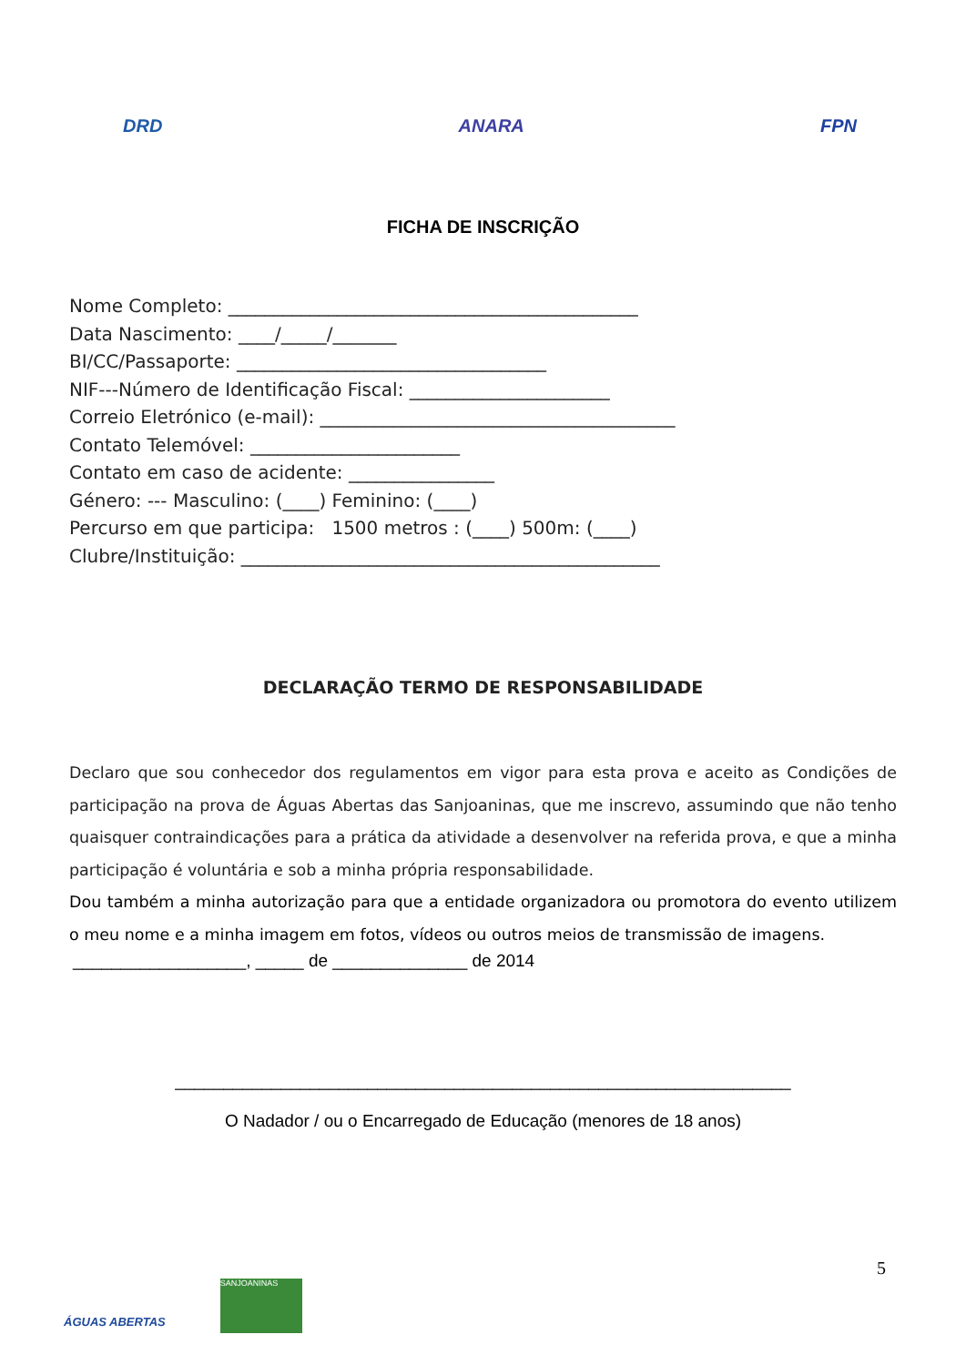DRD
ANARA
FPN
FICHA DE INSCRIÇÃO
Nome Completo: _____________________________________________
Data Nascimento: ____/_____/_______
BI/CC/Passaporte: __________________________________
NIF---Número de Identificação Fiscal: ______________________
Correio Eletrónico (e-mail): _______________________________________
Contato Telemóvel: _______________________
Contato em caso de acidente: ________________
Género: --- Masculino: (____) Feminino: (____)
Percurso em que participa: 1500 metros : (____) 500m: (____)
Clubre/Instituição: ______________________________________________
DECLARAÇÃO TERMO DE RESPONSABILIDADE
Declaro que sou conhecedor dos regulamentos em vigor para esta prova e aceito as Condições de participação na prova de Águas Abertas das Sanjoaninas, que me inscrevo, assumindo que não tenho quaisquer contraindicações para a prática da atividade a desenvolver na referida prova, e que a minha participação é voluntária e sob a minha própria responsabilidade.
Dou também a minha autorização para que a entidade organizadora ou promotora do evento utilizem o meu nome e a minha imagem em fotos, vídeos ou outros meios de transmissão de imagens.
__________________, _____ de ______________ de 2014
________________________________________________________________
O Nadador / ou o Encarregado de Educação (menores de 18 anos)
5
ÁGUAS ABERTAS
SANJOANINAS